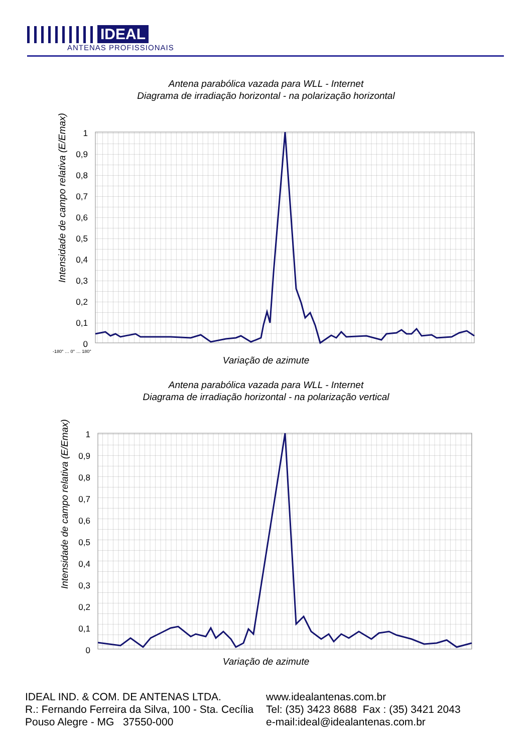IDEAL
ANTENAS PROFISSIONAIS
Antena parabólica vazada para WLL - Internet
Diagrama de irradiação horizontal - na polarização horizontal
Intensidade de campo relativa (E/Emax)
1
0,9
0,8
0,7
0,6
0,5
0,4
0,3
0,2
0,1
0
-180° … 0° … 180°
Variação de azimute
Antena parabólica vazada para WLL - Internet
Diagrama de irradiação horizontal - na polarização vertical
Intensidade de campo relativa (E/Emax)
1
0,9
0,8
0,7
0,6
0,5
0,4
0,3
0,2
0,1
0
Variação de azimute
IDEAL IND. & COM. DE ANTENAS LTDA.
R.: Fernando Ferreira da Silva, 100 - Sta. Cecília
Pouso Alegre - MG 37550-000
www.idealantenas.com.br
Tel: (35) 3423 8688 Fax : (35) 3421 2043
e-mail:ideal@idealantenas.com.br